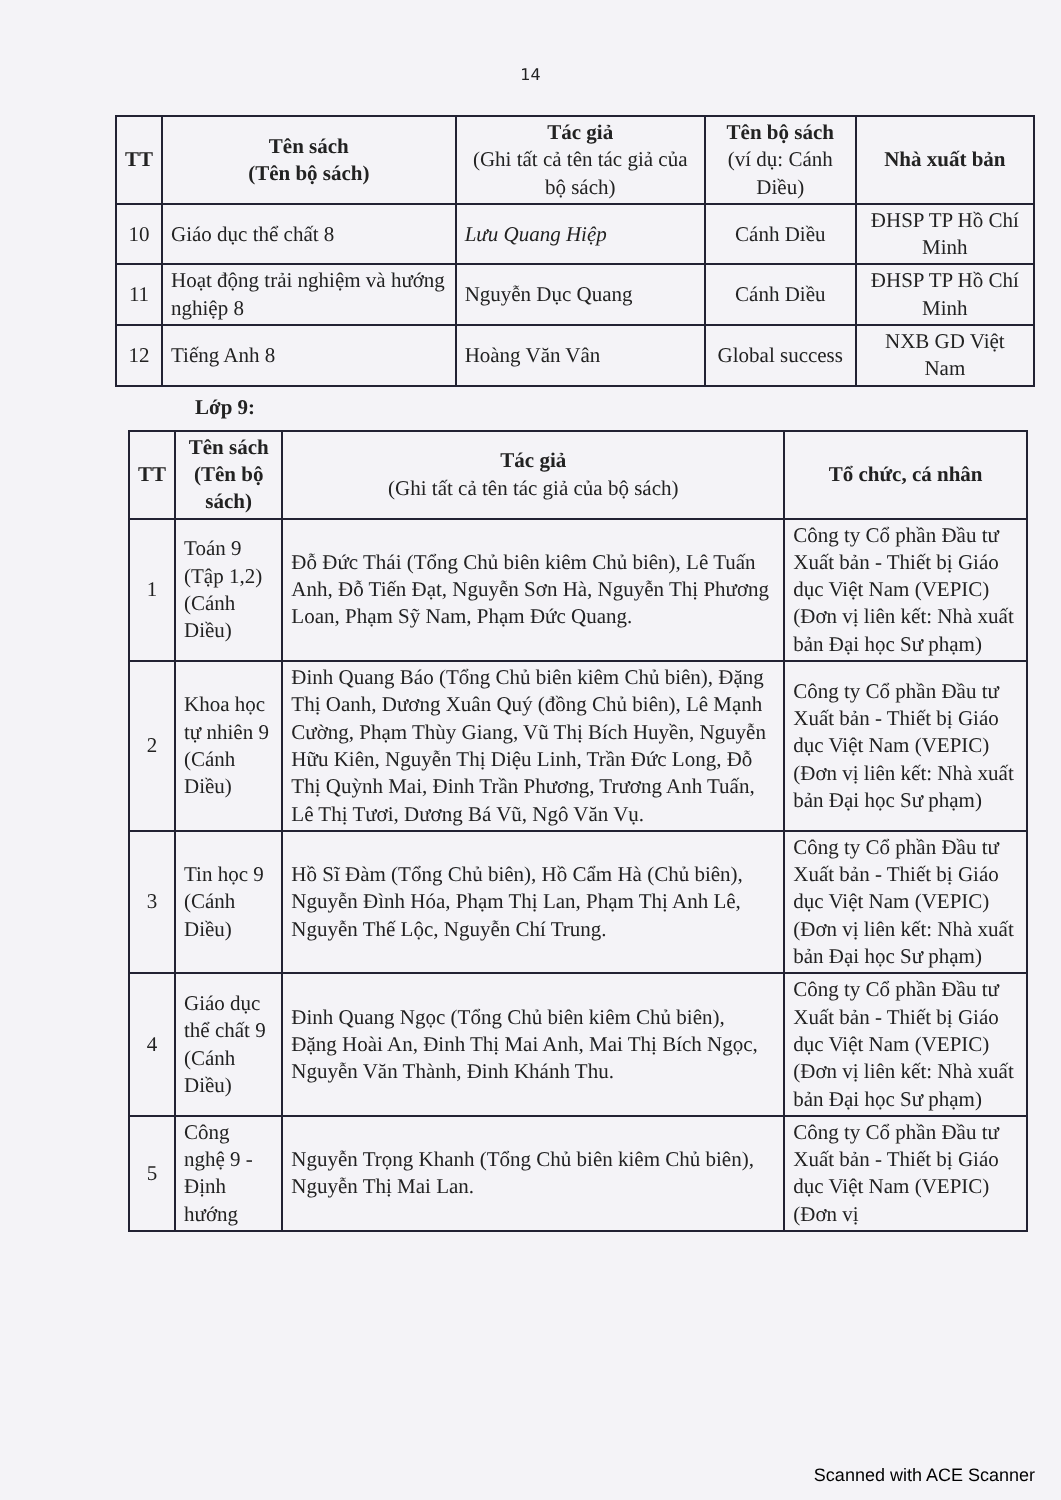14
| TT | Tên sách (Tên bộ sách) | Tác giả (Ghi tất cả tên tác giả của bộ sách) | Tên bộ sách (ví dụ: Cánh Diều) | Nhà xuất bản |
| --- | --- | --- | --- | --- |
| 10 | Giáo dục thể chất 8 | Lưu Quang Hiệp | Cánh Diều | ĐHSP TP Hồ Chí Minh |
| 11 | Hoạt động trải nghiệm và hướng nghiệp 8 | Nguyễn Dục Quang | Cánh Diều | ĐHSP TP Hồ Chí Minh |
| 12 | Tiếng Anh 8 | Hoàng Văn Vân | Global success | NXB GD Việt Nam |
Lớp 9:
| TT | Tên sách (Tên bộ sách) | Tác giả (Ghi tất cả tên tác giả của bộ sách) | Tổ chức, cá nhân |
| --- | --- | --- | --- |
| 1 | Toán 9 (Tập 1,2) (Cánh Diều) | Đỗ Đức Thái (Tổng Chủ biên kiêm Chủ biên), Lê Tuấn Anh, Đỗ Tiến Đạt, Nguyễn Sơn Hà, Nguyễn Thị Phương Loan, Phạm Sỹ Nam, Phạm Đức Quang. | Công ty Cổ phần Đầu tư Xuất bản - Thiết bị Giáo dục Việt Nam (VEPIC) (Đơn vị liên kết: Nhà xuất bản Đại học Sư phạm) |
| 2 | Khoa học tự nhiên 9 (Cánh Diều) | Đinh Quang Báo (Tổng Chủ biên kiêm Chủ biên), Đặng Thị Oanh, Dương Xuân Quý (đồng Chủ biên), Lê Mạnh Cường, Phạm Thùy Giang, Vũ Thị Bích Huyền, Nguyễn Hữu Kiên, Nguyễn Thị Diệu Linh, Trần Đức Long, Đỗ Thị Quỳnh Mai, Đinh Trần Phương, Trương Anh Tuấn, Lê Thị Tươi, Dương Bá Vũ, Ngô Văn Vụ. | Công ty Cổ phần Đầu tư Xuất bản - Thiết bị Giáo dục Việt Nam (VEPIC) (Đơn vị liên kết: Nhà xuất bản Đại học Sư phạm) |
| 3 | Tin học 9 (Cánh Diều) | Hồ Sĩ Đàm (Tổng Chủ biên), Hồ Cẩm Hà (Chủ biên), Nguyễn Đình Hóa, Phạm Thị Lan, Phạm Thị Anh Lê, Nguyễn Thế Lộc, Nguyễn Chí Trung. | Công ty Cổ phần Đầu tư Xuất bản - Thiết bị Giáo dục Việt Nam (VEPIC) (Đơn vị liên kết: Nhà xuất bản Đại học Sư phạm) |
| 4 | Giáo dục thể chất 9 (Cánh Diều) | Đinh Quang Ngọc (Tổng Chủ biên kiêm Chủ biên), Đặng Hoài An, Đinh Thị Mai Anh, Mai Thị Bích Ngọc, Nguyễn Văn Thành, Đinh Khánh Thu. | Công ty Cổ phần Đầu tư Xuất bản - Thiết bị Giáo dục Việt Nam (VEPIC) (Đơn vị liên kết: Nhà xuất bản Đại học Sư phạm) |
| 5 | Công nghệ 9 - Định hướng | Nguyễn Trọng Khanh (Tổng Chủ biên kiêm Chủ biên), Nguyễn Thị Mai Lan. | Công ty Cổ phần Đầu tư Xuất bản - Thiết bị Giáo dục Việt Nam (VEPIC) (Đơn vị |
Scanned with ACE Scanner